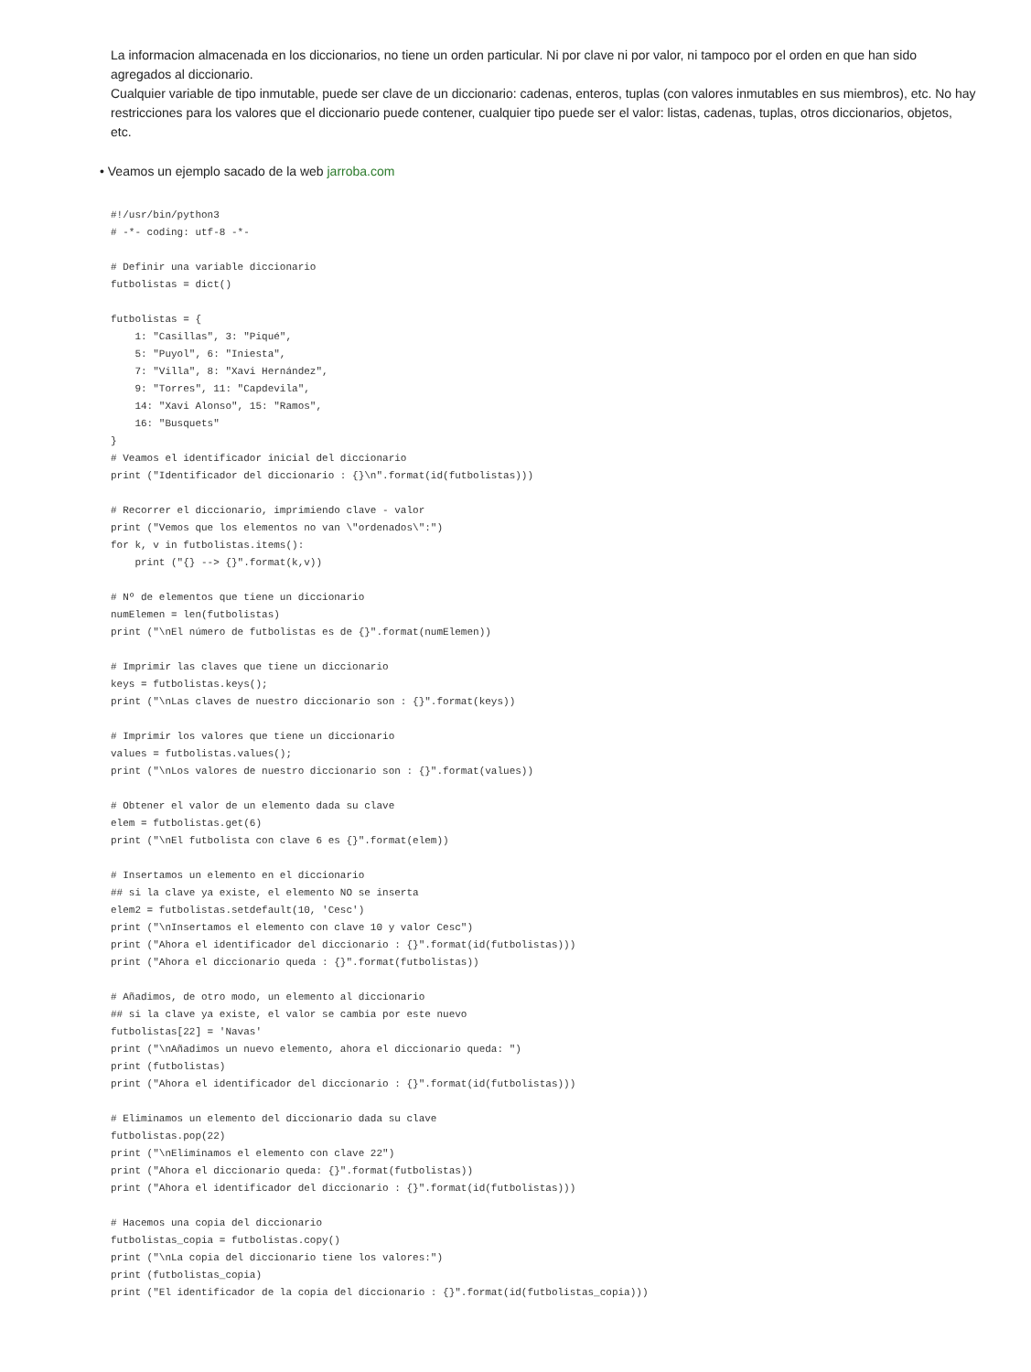La informacion almacenada en los diccionarios, no tiene un orden particular. Ni por clave ni por valor, ni tampoco por el orden en que han sido agregados al diccionario.
Cualquier variable de tipo inmutable, puede ser clave de un diccionario: cadenas, enteros, tuplas (con valores inmutables en sus miembros), etc. No hay restricciones para los valores que el diccionario puede contener, cualquier tipo puede ser el valor: listas, cadenas, tuplas, otros diccionarios, objetos, etc.
• Veamos un ejemplo sacado de la web jarroba.com
#!/usr/bin/python3
# -*- coding: utf-8 -*-

# Definir una variable diccionario
futbolistas = dict()

futbolistas = {
    1: "Casillas", 3: "Piqué",
    5: "Puyol", 6: "Iniesta",
    7: "Villa", 8: "Xavi Hernández",
    9: "Torres", 11: "Capdevila",
    14: "Xavi Alonso", 15: "Ramos",
    16: "Busquets"
}
# Veamos el identificador inicial del diccionario
print ("Identificador del diccionario : {}\n".format(id(futbolistas)))

# Recorrer el diccionario, imprimiendo clave - valor
print ("Vemos que los elementos no van \"ordenados\":")
for k, v in futbolistas.items():
    print ("{} --> {}".format(k,v))

# Nº de elementos que tiene un diccionario
numElemen = len(futbolistas)
print ("\nEl número de futbolistas es de {}".format(numElemen))

# Imprimir las claves que tiene un diccionario
keys = futbolistas.keys();
print ("\nLas claves de nuestro diccionario son : {}".format(keys))

# Imprimir los valores que tiene un diccionario
values = futbolistas.values();
print ("\nLos valores de nuestro diccionario son : {}".format(values))

# Obtener el valor de un elemento dada su clave
elem = futbolistas.get(6)
print ("\nEl futbolista con clave 6 es {}".format(elem))

# Insertamos un elemento en el diccionario
## si la clave ya existe, el elemento NO se inserta
elem2 = futbolistas.setdefault(10, 'Cesc')
print ("\nInsertamos el elemento con clave 10 y valor Cesc")
print ("Ahora el identificador del diccionario : {}".format(id(futbolistas)))
print ("Ahora el diccionario queda : {}".format(futbolistas))

# Añadimos, de otro modo, un elemento al diccionario
## si la clave ya existe, el valor se cambia por este nuevo
futbolistas[22] = 'Navas'
print ("\nAñadimos un nuevo elemento, ahora el diccionario queda: ")
print (futbolistas)
print ("Ahora el identificador del diccionario : {}".format(id(futbolistas)))

# Eliminamos un elemento del diccionario dada su clave
futbolistas.pop(22)
print ("\nEliminamos el elemento con clave 22")
print ("Ahora el diccionario queda: {}".format(futbolistas))
print ("Ahora el identificador del diccionario : {}".format(id(futbolistas)))

# Hacemos una copia del diccionario
futbolistas_copia = futbolistas.copy()
print ("\nLa copia del diccionario tiene los valores:")
print (futbolistas_copia)
print ("El identificador de la copia del diccionario : {}".format(id(futbolistas_copia)))